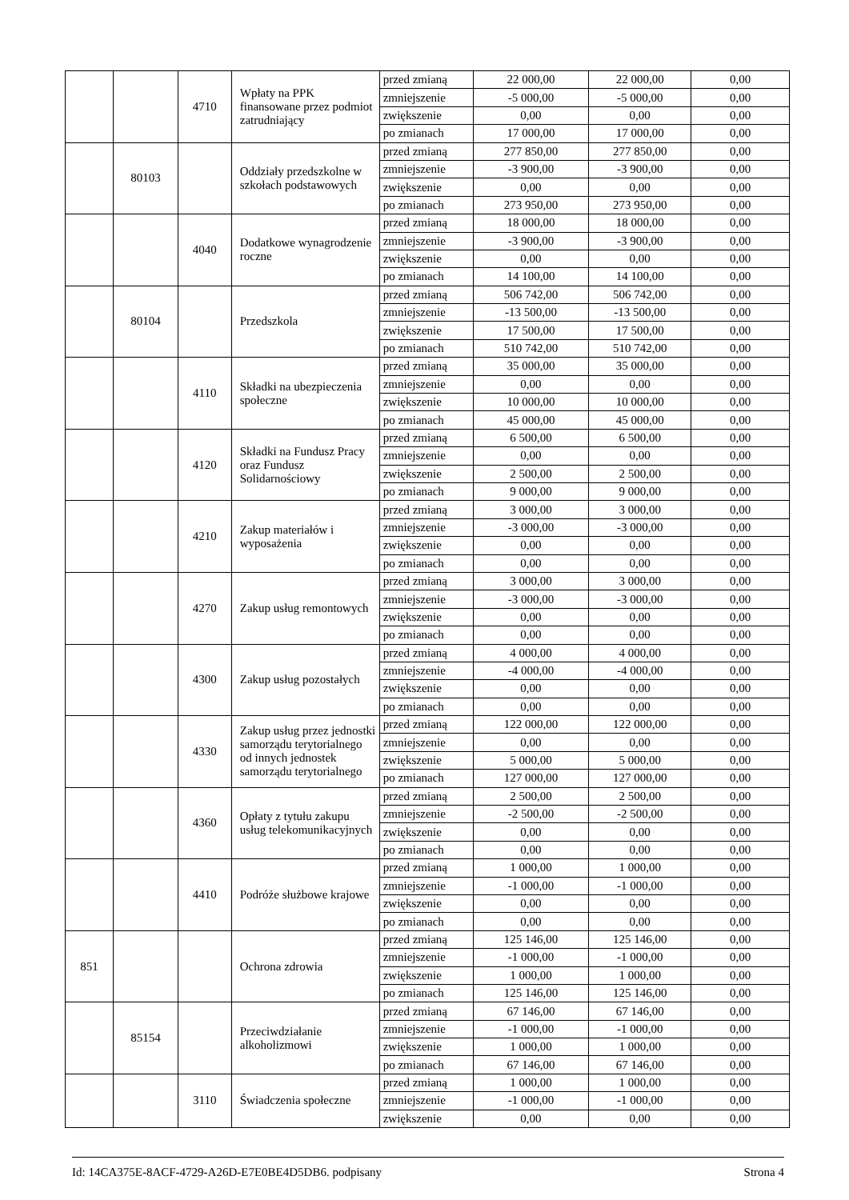| | | 4710 | Wpłaty na PPK finansowane przez podmiot zatrudniający | przed zmianą | 22 000,00 | 22 000,00 | 0,00 |
| | | | | zmniejszenie | -5 000,00 | -5 000,00 | 0,00 |
| | | | | zwiększenie | 0,00 | 0,00 | 0,00 |
| | | | | po zmianach | 17 000,00 | 17 000,00 | 0,00 |
| | 80103 | | Oddziały przedszkolne w szkołach podstawowych | przed zmianą | 277 850,00 | 277 850,00 | 0,00 |
| | | | | zmniejszenie | -3 900,00 | -3 900,00 | 0,00 |
| | | | | zwiększenie | 0,00 | 0,00 | 0,00 |
| | | | | po zmianach | 273 950,00 | 273 950,00 | 0,00 |
| | | 4040 | Dodatkowe wynagrodzenie roczne | przed zmianą | 18 000,00 | 18 000,00 | 0,00 |
| | | | | zmniejszenie | -3 900,00 | -3 900,00 | 0,00 |
| | | | | zwiększenie | 0,00 | 0,00 | 0,00 |
| | | | | po zmianach | 14 100,00 | 14 100,00 | 0,00 |
| | 80104 | | Przedszkola | przed zmianą | 506 742,00 | 506 742,00 | 0,00 |
| | | | | zmniejszenie | -13 500,00 | -13 500,00 | 0,00 |
| | | | | zwiększenie | 17 500,00 | 17 500,00 | 0,00 |
| | | | | po zmianach | 510 742,00 | 510 742,00 | 0,00 |
| | | 4110 | Składki na ubezpieczenia społeczne | przed zmianą | 35 000,00 | 35 000,00 | 0,00 |
| | | | | zmniejszenie | 0,00 | 0,00 | 0,00 |
| | | | | zwiększenie | 10 000,00 | 10 000,00 | 0,00 |
| | | | | po zmianach | 45 000,00 | 45 000,00 | 0,00 |
| | | 4120 | Składki na Fundusz Pracy oraz Fundusz Solidarnościowy | przed zmianą | 6 500,00 | 6 500,00 | 0,00 |
| | | | | zmniejszenie | 0,00 | 0,00 | 0,00 |
| | | | | zwiększenie | 2 500,00 | 2 500,00 | 0,00 |
| | | | | po zmianach | 9 000,00 | 9 000,00 | 0,00 |
| | | 4210 | Zakup materiałów i wyposażenia | przed zmianą | 3 000,00 | 3 000,00 | 0,00 |
| | | | | zmniejszenie | -3 000,00 | -3 000,00 | 0,00 |
| | | | | zwiększenie | 0,00 | 0,00 | 0,00 |
| | | | | po zmianach | 0,00 | 0,00 | 0,00 |
| | | 4270 | Zakup usług remontowych | przed zmianą | 3 000,00 | 3 000,00 | 0,00 |
| | | | | zmniejszenie | -3 000,00 | -3 000,00 | 0,00 |
| | | | | zwiększenie | 0,00 | 0,00 | 0,00 |
| | | | | po zmianach | 0,00 | 0,00 | 0,00 |
| | | 4300 | Zakup usług pozostałych | przed zmianą | 4 000,00 | 4 000,00 | 0,00 |
| | | | | zmniejszenie | -4 000,00 | -4 000,00 | 0,00 |
| | | | | zwiększenie | 0,00 | 0,00 | 0,00 |
| | | | | po zmianach | 0,00 | 0,00 | 0,00 |
| | | 4330 | Zakup usług przez jednostki samorządu terytorialnego od innych jednostek samorządu terytorialnego | przed zmianą | 122 000,00 | 122 000,00 | 0,00 |
| | | | | zmniejszenie | 0,00 | 0,00 | 0,00 |
| | | | | zwiększenie | 5 000,00 | 5 000,00 | 0,00 |
| | | | | po zmianach | 127 000,00 | 127 000,00 | 0,00 |
| | | 4360 | Opłaty z tytułu zakupu usług telekomunikacyjnych | przed zmianą | 2 500,00 | 2 500,00 | 0,00 |
| | | | | zmniejszenie | -2 500,00 | -2 500,00 | 0,00 |
| | | | | zwiększenie | 0,00 | 0,00 | 0,00 |
| | | | | po zmianach | 0,00 | 0,00 | 0,00 |
| | | 4410 | Podróże służbowe krajowe | przed zmianą | 1 000,00 | 1 000,00 | 0,00 |
| | | | | zmniejszenie | -1 000,00 | -1 000,00 | 0,00 |
| | | | | zwiększenie | 0,00 | 0,00 | 0,00 |
| | | | | po zmianach | 0,00 | 0,00 | 0,00 |
| 851 | | | Ochrona zdrowia | przed zmianą | 125 146,00 | 125 146,00 | 0,00 |
| | | | | zmniejszenie | -1 000,00 | -1 000,00 | 0,00 |
| | | | | zwiększenie | 1 000,00 | 1 000,00 | 0,00 |
| | | | | po zmianach | 125 146,00 | 125 146,00 | 0,00 |
| | 85154 | | Przeciwdziałanie alkoholizmowi | przed zmianą | 67 146,00 | 67 146,00 | 0,00 |
| | | | | zmniejszenie | -1 000,00 | -1 000,00 | 0,00 |
| | | | | zwiększenie | 1 000,00 | 1 000,00 | 0,00 |
| | | | | po zmianach | 67 146,00 | 67 146,00 | 0,00 |
| | | 3110 | Świadczenia społeczne | przed zmianą | 1 000,00 | 1 000,00 | 0,00 |
| | | | | zmniejszenie | -1 000,00 | -1 000,00 | 0,00 |
| | | | | zwiększenie | 0,00 | 0,00 | 0,00 |
Id: 14CA375E-8ACF-4729-A26D-E7E0BE4D5DB6. podpisany Strona 4